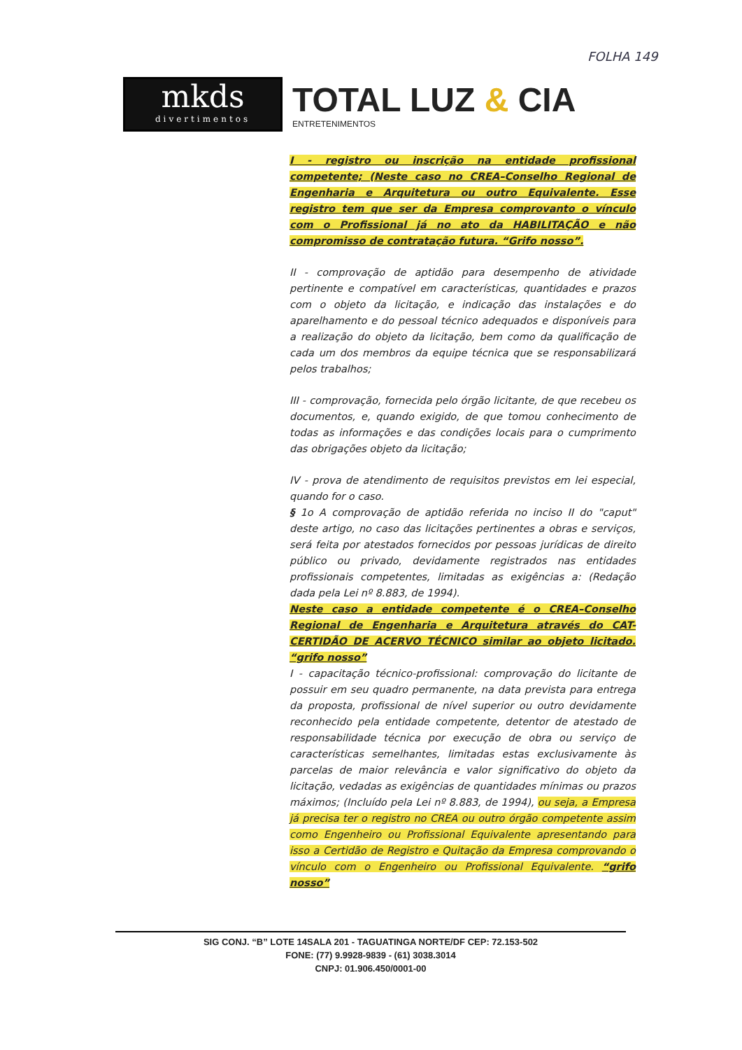FOLHA 149
mkds
divertimentos
TOTAL LUZ & CIA
ENTRETENIMENTOS
I - registro ou inscrição na entidade profissional competente; (Neste caso no CREA–Conselho Regional de Engenharia e Arquitetura ou outro Equivalente. Esse registro tem que ser da Empresa comprovanto o vínculo com o Profissional já no ato da HABILITAÇÃO e não compromisso de contratação futura. “Grifo nosso”.
II - comprovação de aptidão para desempenho de atividade pertinente e compatível em características, quantidades e prazos com o objeto da licitação, e indicação das instalações e do aparelhamento e do pessoal técnico adequados e disponíveis para a realização do objeto da licitação, bem como da qualificação de cada um dos membros da equipe técnica que se responsabilizará pelos trabalhos;
III - comprovação, fornecida pelo órgão licitante, de que recebeu os documentos, e, quando exigido, de que tomou conhecimento de todas as informações e das condições locais para o cumprimento das obrigações objeto da licitação;
IV - prova de atendimento de requisitos previstos em lei especial, quando for o caso.
§ 1o A comprovação de aptidão referida no inciso II do "caput" deste artigo, no caso das licitações pertinentes a obras e serviços, será feita por atestados fornecidos por pessoas jurídicas de direito público ou privado, devidamente registrados nas entidades profissionais competentes, limitadas as exigências a: (Redação dada pela Lei nº 8.883, de 1994).
Neste caso a entidade competente é o CREA–Conselho Regional de Engenharia e Arquitetura através do CAT-CERTIDÃO DE ACERVO TÉCNICO similar ao objeto licitado. “grifo nosso”
I - capacitação técnico-profissional: comprovação do licitante de possuir em seu quadro permanente, na data prevista para entrega da proposta, profissional de nível superior ou outro devidamente reconhecido pela entidade competente, detentor de atestado de responsabilidade técnica por execução de obra ou serviço de características semelhantes, limitadas estas exclusivamente às parcelas de maior relevância e valor significativo do objeto da licitação, vedadas as exigências de quantidades mínimas ou prazos máximos; (Incluído pela Lei nº 8.883, de 1994), ou seja, a Empresa já precisa ter o registro no CREA ou outro órgão competente assim como Engenheiro ou Profissional Equivalente apresentando para isso a Certidão de Registro e Quitação da Empresa comprovando o vínculo com o Engenheiro ou Profissional Equivalente. “grifo nosso”
SIG CONJ. “B” LOTE 14SALA 201 - TAGUATINGA NORTE/DF CEP: 72.153-502
FONE: (77) 9.9928-9839 - (61) 3038.3014
CNPJ: 01.906.450/0001-00